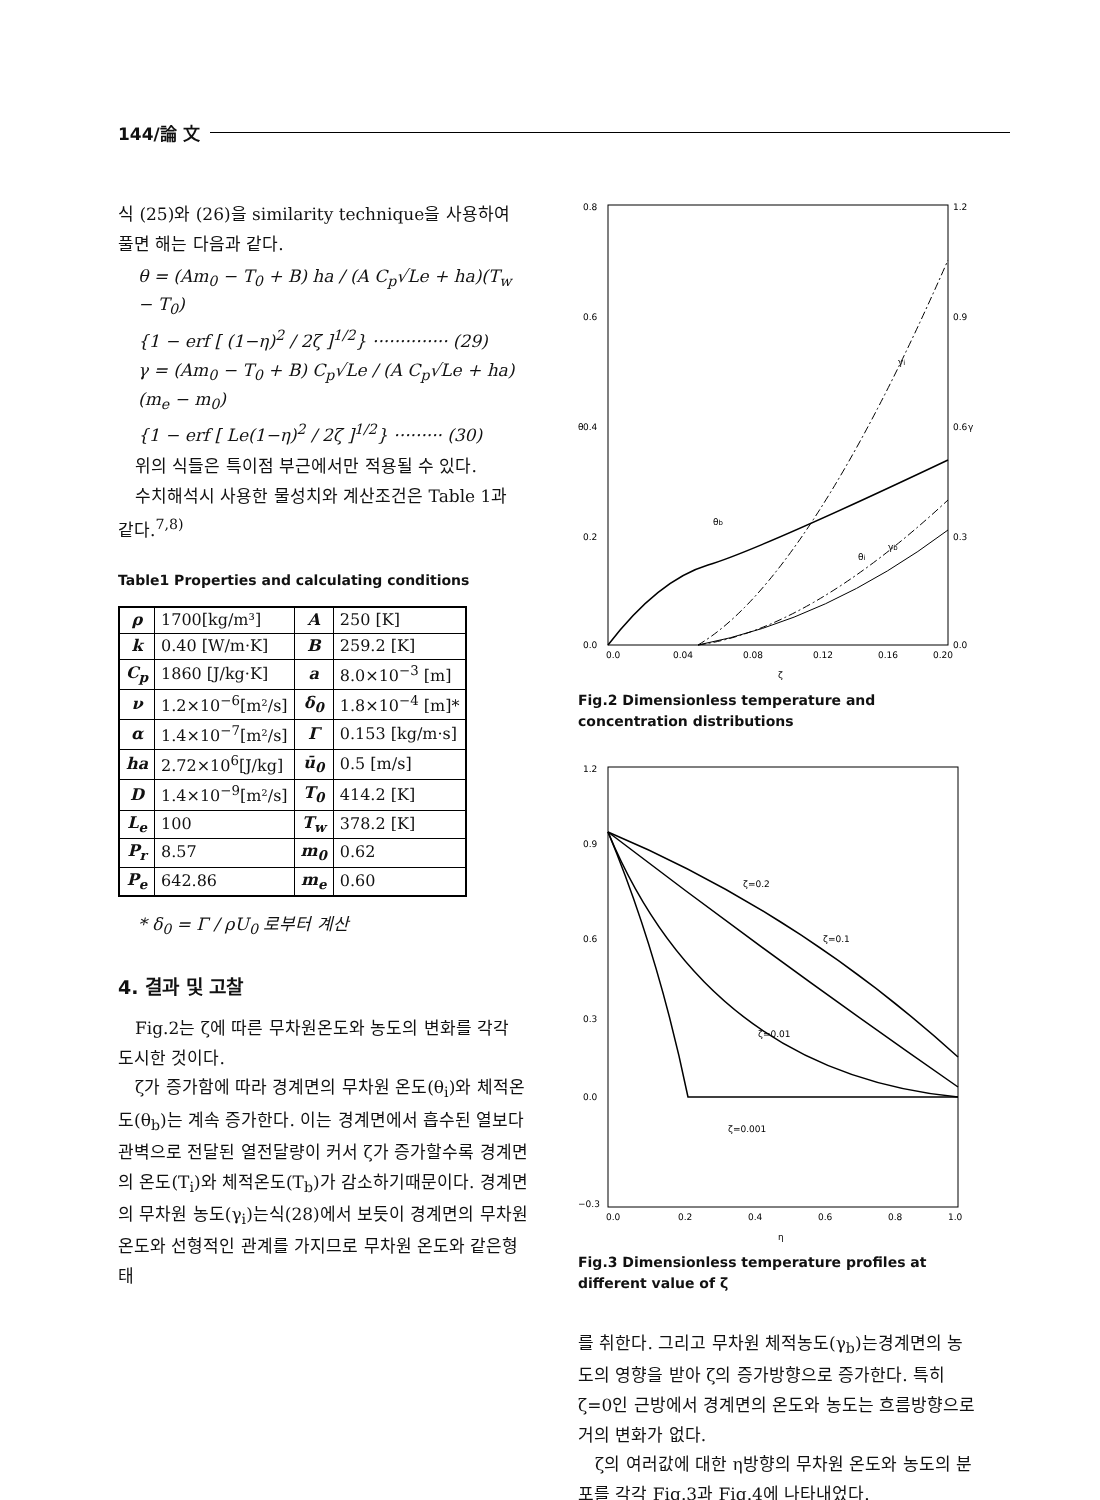144/論 文
식 (25)와 (26)을 similarity technique을 사용하여 풀면 해는 다음과 같다.
θ = (Am<sub>0</sub> − T<sub>0</sub> + B) ha / (A C<sub>p</sub>√Le + ha)(T<sub>w</sub> − T<sub>0</sub>)
{1 − erf [ (1−η)<sup>2</sup> / 2ζ ]<sup>1/2</sup>} ·············· (29)
γ = (Am<sub>0</sub> − T<sub>0</sub> + B) C<sub>p</sub>√Le / (A C<sub>p</sub>√Le + ha)(m<sub>e</sub> − m<sub>0</sub>)
{1 − erf [ Le(1−η)<sup>2</sup> / 2ζ ]<sup>1/2</sup>} ········· (30)
위의 식들은 특이점 부근에서만 적용될 수 있다.
수치해석시 사용한 물성치와 계산조건은 Table 1과 같다.<sup>7,8)</sup>
Table1 Properties and calculating conditions
| ρ | 1700[kg/m³] | A | 250 [K] |
| k | 0.40 [W/m·K] | B | 259.2 [K] |
| C<sub>p</sub> | 1860 [J/kg·K] | a | 8.0×10<sup>−3</sup> [m] |
| ν | 1.2×10<sup>−6</sup>[m²/s] | δ<sub>0</sub> | 1.8×10<sup>−4</sup> [m]* |
| α | 1.4×10<sup>−7</sup>[m²/s] | Γ | 0.153 [kg/m·s] |
| ha | 2.72×10<sup>6</sup>[J/kg] | ū<sub>0</sub> | 0.5 [m/s] |
| D | 1.4×10<sup>−9</sup>[m²/s] | T<sub>0</sub> | 414.2 [K] |
| L<sub>e</sub> | 100 | T<sub>w</sub> | 378.2 [K] |
| P<sub>r</sub> | 8.57 | m<sub>0</sub> | 0.62 |
| P<sub>e</sub> | 642.86 | m<sub>e</sub> | 0.60 |
* δ<sub>0</sub> = Γ / ρU<sub>0</sub> 로부터 계산
4. 결과 및 고찰
Fig.2는 ζ에 따른 무차원온도와 농도의 변화를 각각 도시한 것이다.
ζ가 증가함에 따라 경계면의 무차원 온도(θ<sub>i</sub>)와 체적온도(θ<sub>b</sub>)는 계속 증가한다. 이는 경계면에서 흡수된 열보다 관벽으로 전달된 열전달량이 커서 ζ가 증가할수록 경계면의 온도(T<sub>i</sub>)와 체적온도(T<sub>b</sub>)가 감소하기때문이다. 경계면의 무차원 농도(γ<sub>i</sub>)는식(28)에서 보듯이 경계면의 무차원 온도와 선형적인 관계를 가지므로 무차원 온도와 같은형태
0.8
0.6
0.4
0.2
0.0
1.2
0.9
0.6
0.3
0.0
0.0
0.04
0.08
0.12
0.16
0.20
ζ
θ
γ
θb
γb
θi
γi
Fig.2 Dimensionless temperature and concentration distributions
1.2
0.9
0.6
0.3
0.0
−0.3
0.0
0.2
0.4
0.6
0.8
1.0
η
ζ=0.2
ζ=0.1
ζ=0.01
ζ=0.001
Fig.3 Dimensionless temperature profiles at different value of ζ
를 취한다. 그리고 무차원 체적농도(γ<sub>b</sub>)는경계면의 농도의 영향을 받아 ζ의 증가방향으로 증가한다. 특히 ζ=0인 근방에서 경계면의 온도와 농도는 흐름방향으로 거의 변화가 없다.
ζ의 여러값에 대한 η방향의 무차원 온도와 농도의 분포를 각각 Fig.3과 Fig.4에 나타내었다.